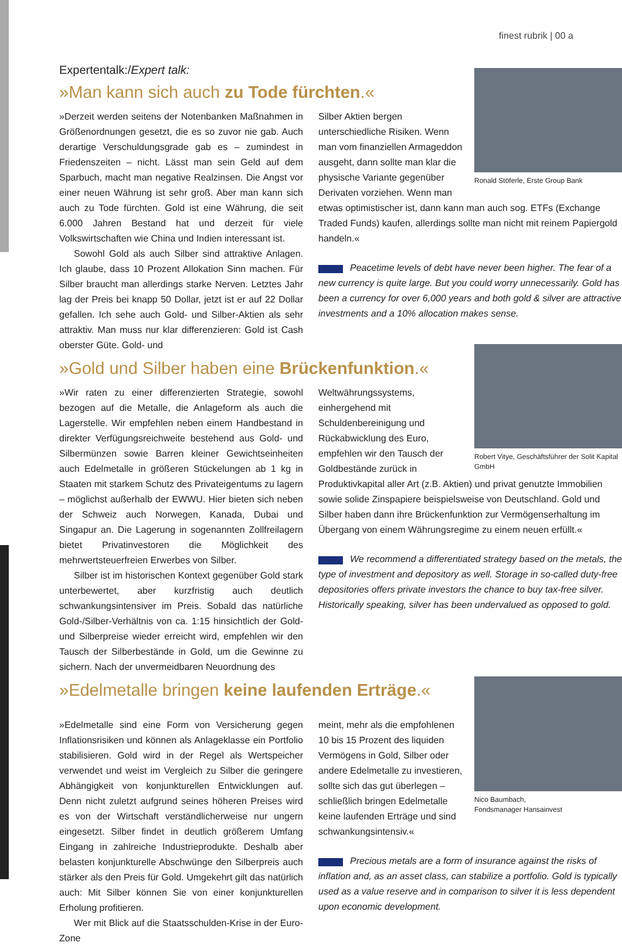finest rubrik | 00 a
Expertentalk:/Expert talk:
»Man kann sich auch zu Tode fürchten.«
»Derzeit werden seitens der Notenbanken Maßnahmen in Größenordnungen gesetzt, die es so zuvor nie gab. Auch derartige Verschuldungsgrade gab es – zumindest in Friedenszeiten – nicht. Lässt man sein Geld auf dem Sparbuch, macht man negative Realzinsen. Die Angst vor einer neuen Währung ist sehr groß. Aber man kann sich auch zu Tode fürchten. Gold ist eine Währung, die seit 6.000 Jahren Bestand hat und derzeit für viele Volkswirtschaften wie China und Indien interessant ist.
Sowohl Gold als auch Silber sind attraktive Anlagen. Ich glaube, dass 10 Prozent Allokation Sinn machen. Für Silber braucht man allerdings starke Nerven. Letztes Jahr lag der Preis bei knapp 50 Dollar, jetzt ist er auf 22 Dollar gefallen. Ich sehe auch Gold- und Silber-Aktien als sehr attraktiv. Man muss nur klar differenzieren: Gold ist Cash oberster Güte. Gold- und
Ronald Stöferle, Erste Group Bank
Silber Aktien bergen unterschiedliche Risiken. Wenn man vom finanziellen Armageddon ausgeht, dann sollte man klar die physische Variante gegenüber Derivaten vorziehen. Wenn man etwas optimistischer ist, dann kann man auch sog. ETFs (Exchange Traded Funds) kaufen, allerdings sollte man nicht mit reinem Papiergold handeln.«
Peacetime levels of debt have never been higher. The fear of a new currency is quite large. But you could worry unnecessarily. Gold has been a currency for over 6,000 years and both gold & silver are attractive investments and a 10% allocation makes sense.
»Gold und Silber haben eine Brückenfunktion.«
»Wir raten zu einer differenzierten Strategie, sowohl bezogen auf die Metalle, die Anlageform als auch die Lagerstelle. Wir empfehlen neben einem Handbestand in direkter Verfügungsreichweite bestehend aus Gold- und Silbermünzen sowie Barren kleiner Gewichtseinheiten auch Edelmetalle in größeren Stückelungen ab 1 kg in Staaten mit starkem Schutz des Privateigentums zu lagern – möglichst außerhalb der EWWU. Hier bieten sich neben der Schweiz auch Norwegen, Kanada, Dubai und Singapur an. Die Lagerung in sogenannten Zollfreilagern bietet Privatinvestoren die Möglichkeit des mehrwertsteuerfreien Erwerbes von Silber.
Silber ist im historischen Kontext gegenüber Gold stark unterbewertet, aber kurzfristig auch deutlich schwankungsintensiver im Preis. Sobald das natürliche Gold-/Silber-Verhältnis von ca. 1:15 hinsichtlich der Gold- und Silberpreise wieder erreicht wird, empfehlen wir den Tausch der Silberbestände in Gold, um die Gewinne zu sichern. Nach der unvermeidbaren Neuordnung des
Robert Vitye, Geschäftsführer der Solit Kapital GmbH
Weltwährungssystems, einhergehend mit Schuldenbereinigung und Rückabwicklung des Euro, empfehlen wir den Tausch der Goldbestände zurück in Produktivkapital aller Art (z.B. Aktien) und privat genutzte Immobilien sowie solide Zinspapiere beispielsweise von Deutschland. Gold und Silber haben dann ihre Brückenfunktion zur Vermögenserhaltung im Übergang von einem Währungsregime zu einem neuen erfüllt.«
We recommend a differentiated strategy based on the metals, the type of investment and depository as well. Storage in so-called duty-free depositories offers private investors the chance to buy tax-free silver. Historically speaking, silver has been undervalued as opposed to gold.
»Edelmetalle bringen keine laufenden Erträge.«
»Edelmetalle sind eine Form von Versicherung gegen Inflationsrisiken und können als Anlageklasse ein Portfolio stabilisieren. Gold wird in der Regel als Wertspeicher verwendet und weist im Vergleich zu Silber die geringere Abhängigkeit von konjunkturellen Entwicklungen auf. Denn nicht zuletzt aufgrund seines höheren Preises wird es von der Wirtschaft verständlicherweise nur ungern eingesetzt. Silber findet in deutlich größerem Umfang Eingang in zahlreiche Industrieprodukte. Deshalb aber belasten konjunkturelle Abschwünge den Silberpreis auch stärker als den Preis für Gold. Umgekehrt gilt das natürlich auch: Mit Silber können Sie von einer konjunkturellen Erholung profitieren.
Wer mit Blick auf die Staatsschulden-Krise in der Euro-Zone
Nico Baumbach,
Fondsmanager Hansainvest
meint, mehr als die empfohlenen 10 bis 15 Prozent des liquiden Vermögens in Gold, Silber oder andere Edelmetalle zu investieren, sollte sich das gut überlegen – schließlich bringen Edelmetalle keine laufenden Erträge und sind schwankungsintensiv.«
Precious metals are a form of insurance against the risks of inflation and, as an asset class, can stabilize a portfolio. Gold is typically used as a value reserve and in comparison to silver it is less dependent upon economic development.